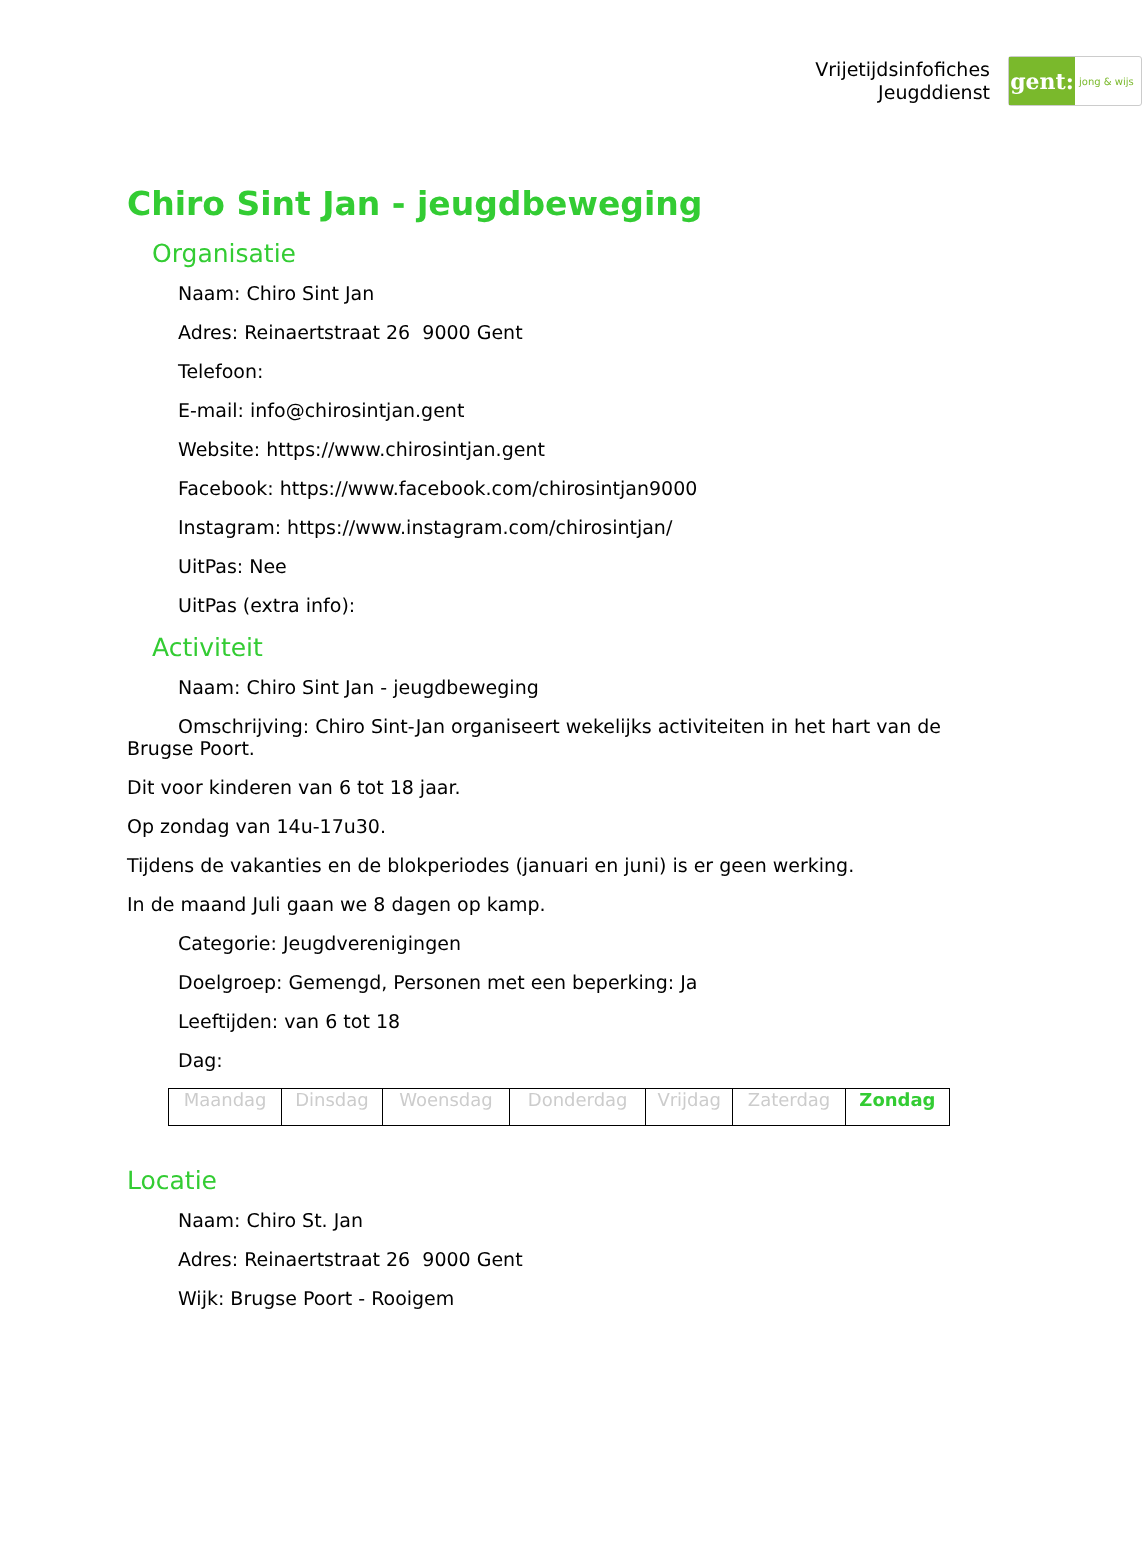Vrijetijdsinfofiches
Jeugddienst
gent:
jong & wijs
Chiro Sint Jan - jeugdbeweging
Organisatie
Naam: Chiro Sint Jan
Adres: Reinaertstraat 26 9000 Gent
Telefoon:
E-mail: info@chirosintjan.gent
Website: https://www.chirosintjan.gent
Facebook: https://www.facebook.com/chirosintjan9000
Instagram: https://www.instagram.com/chirosintjan/
UitPas: Nee
UitPas (extra info):
Activiteit
Naam: Chiro Sint Jan - jeugdbeweging
Omschrijving: Chiro Sint-Jan organiseert wekelijks activiteiten in het hart van de Brugse Poort.
Dit voor kinderen van 6 tot 18 jaar.
Op zondag van 14u-17u30.
Tijdens de vakanties en de blokperiodes (januari en juni) is er geen werking.
In de maand Juli gaan we 8 dagen op kamp.
Categorie: Jeugdverenigingen
Doelgroep: Gemengd, Personen met een beperking: Ja
Leeftijden: van 6 tot 18
Dag:
| Maandag | Dinsdag | Woensdag | Donderdag | Vrijdag | Zaterdag | Zondag |
Locatie
Naam: Chiro St. Jan
Adres: Reinaertstraat 26 9000 Gent
Wijk: Brugse Poort - Rooigem